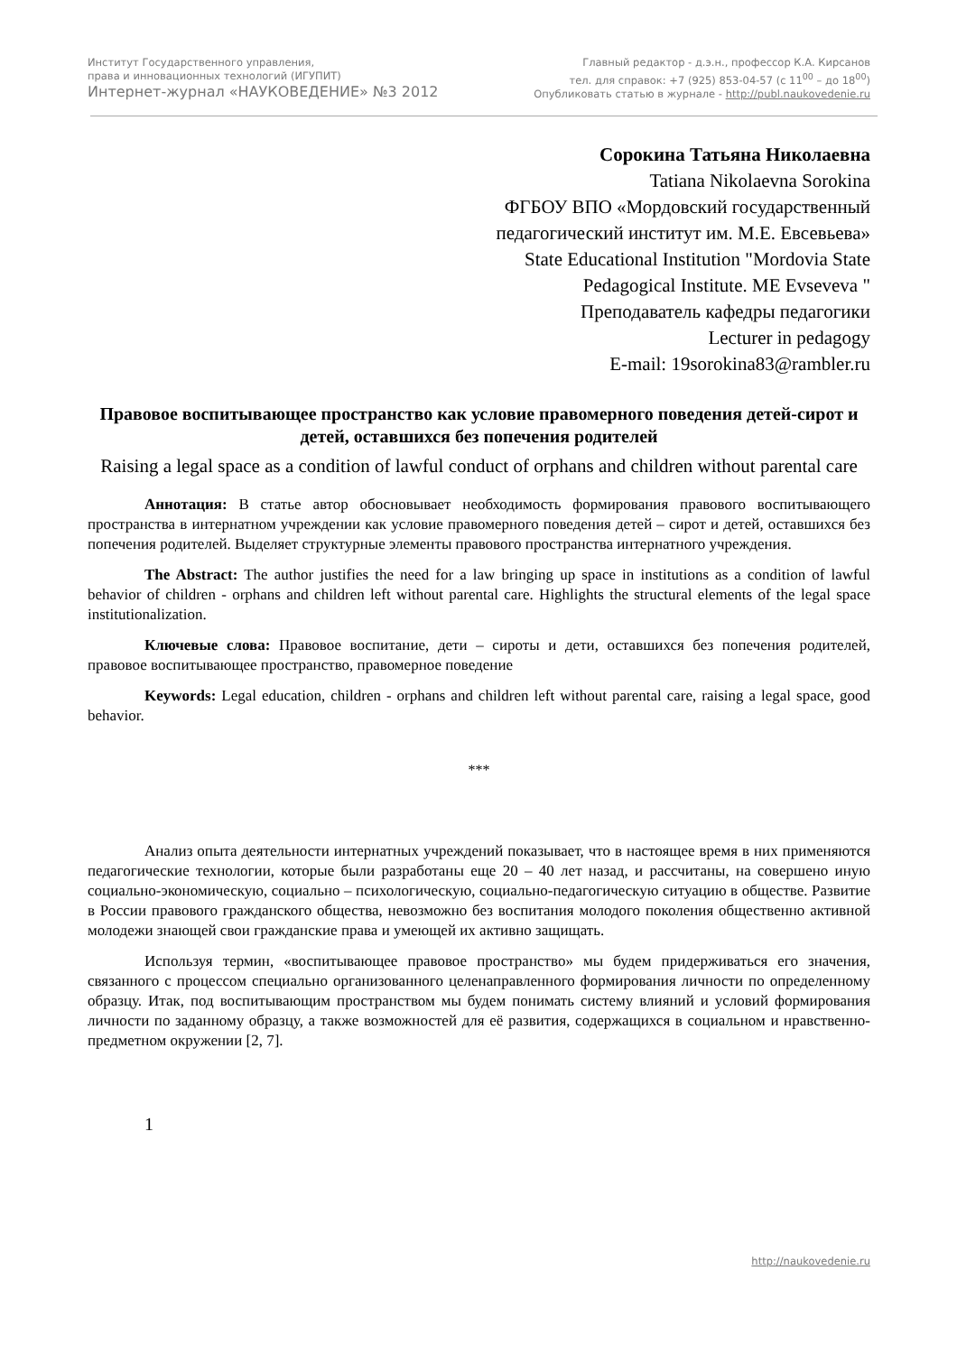Институт Государственного управления,
права и инновационных технологий (ИГУПИТ)
Интернет-журнал «НАУКОВЕДЕНИЕ» №3 2012
Главный редактор - д.э.н., профессор К.А. Кирсанов
тел. для справок: +7 (925) 853-04-57 (с 11<sup>00</sup> – до 18<sup>00</sup>)
Опубликовать статью в журнале - http://publ.naukovedenie.ru
Сорокина Татьяна Николаевна
Tatiana Nikolaevna Sorokina
ФГБОУ ВПО «Мордовский государственный
педагогический институт им. М.Е. Евсевьева»
State Educational Institution "Mordovia State
Pedagogical Institute. ME Evseveva "
Преподаватель кафедры педагогики
Lecturer in pedagogy
E-mail: 19sorokina83@rambler.ru
Правовое воспитывающее пространство как условие правомерного поведения детей-сирот и детей, оставшихся без попечения родителей
Raising a legal space as a condition of lawful conduct of orphans and children without parental care
Аннотация: В статье автор обосновывает необходимость формирования правового воспитывающего пространства в интернатном учреждении как условие правомерного поведения детей – сирот и детей, оставшихся без попечения родителей. Выделяет структурные элементы правового пространства интернатного учреждения.
The Abstract: The author justifies the need for a law bringing up space in institutions as a condition of lawful behavior of children - orphans and children left without parental care. Highlights the structural elements of the legal space institutionalization.
Ключевые слова: Правовое воспитание, дети – сироты и дети, оставшихся без попечения родителей, правовое воспитывающее пространство, правомерное поведение
Keywords: Legal education, children - orphans and children left without parental care, raising a legal space, good behavior.
***
Анализ опыта деятельности интернатных учреждений показывает, что в настоящее время в них применяются педагогические технологии, которые были разработаны еще 20 – 40 лет назад, и рассчитаны, на совершено иную социально-экономическую, социально – психологическую, социально-педагогическую ситуацию в обществе. Развитие в России правового гражданского общества, невозможно без воспитания молодого поколения общественно активной молодежи знающей свои гражданские права и умеющей их активно защищать.
Используя термин, «воспитывающее правовое пространство» мы будем придерживаться его значения, связанного с процессом специально организованного целенаправленного формирования личности по определенному образцу. Итак, под воспитывающим пространством мы будем понимать систему влияний и условий формирования личности по заданному образцу, а также возможностей для её развития, содержащихся в социальном и нравственно-предметном окружении [2, 7].
1
http://naukovedenie.ru